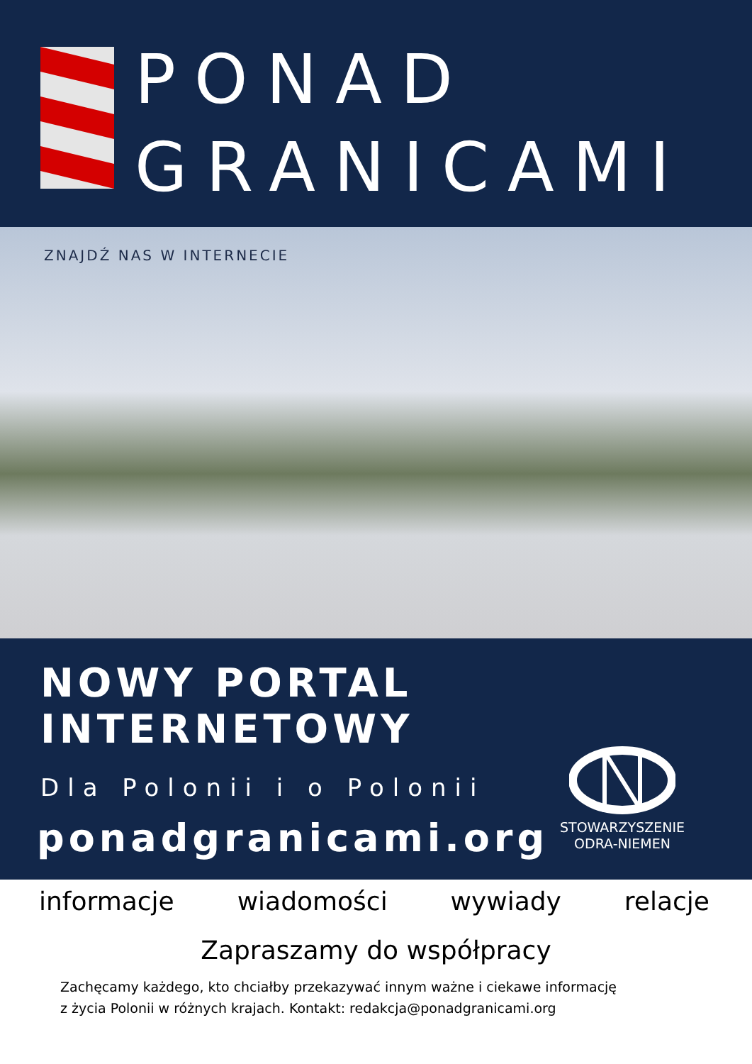PONAD
GRANICAMI
ZNAJDŹ NAS W INTERNECIE
NOWY PORTAL INTERNETOWY
Dla Polonii i o Polonii
ponadgranicami.org
STOWARZYSZENIE
ODRA-NIEMEN
informacje wiadomości wywiady relacje
Zapraszamy do współpracy
Zachęcamy każdego, kto chciałby przekazywać innym ważne i ciekawe informację
z życia Polonii w różnych krajach. Kontakt: redakcja@ponadgranicami.org